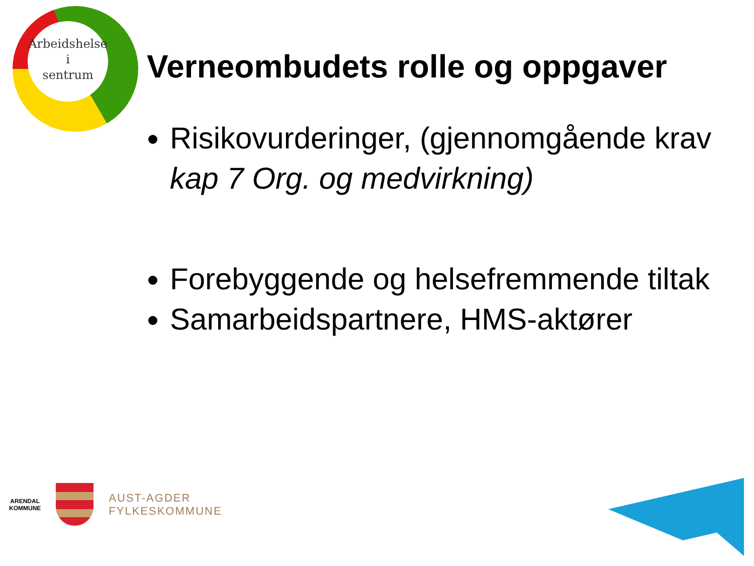Arbeidshelse
i
sentrum
Verneombudets rolle og oppgaver
Risikovurderinger, (gjennomgående krav kap 7 Org. og medvirkning)
Forebyggende og helsefremmende tiltak
Samarbeidspartnere, HMS-aktører
ARENDAL
KOMMUNE
AUST-AGDER
FYLKESKOMMUNE